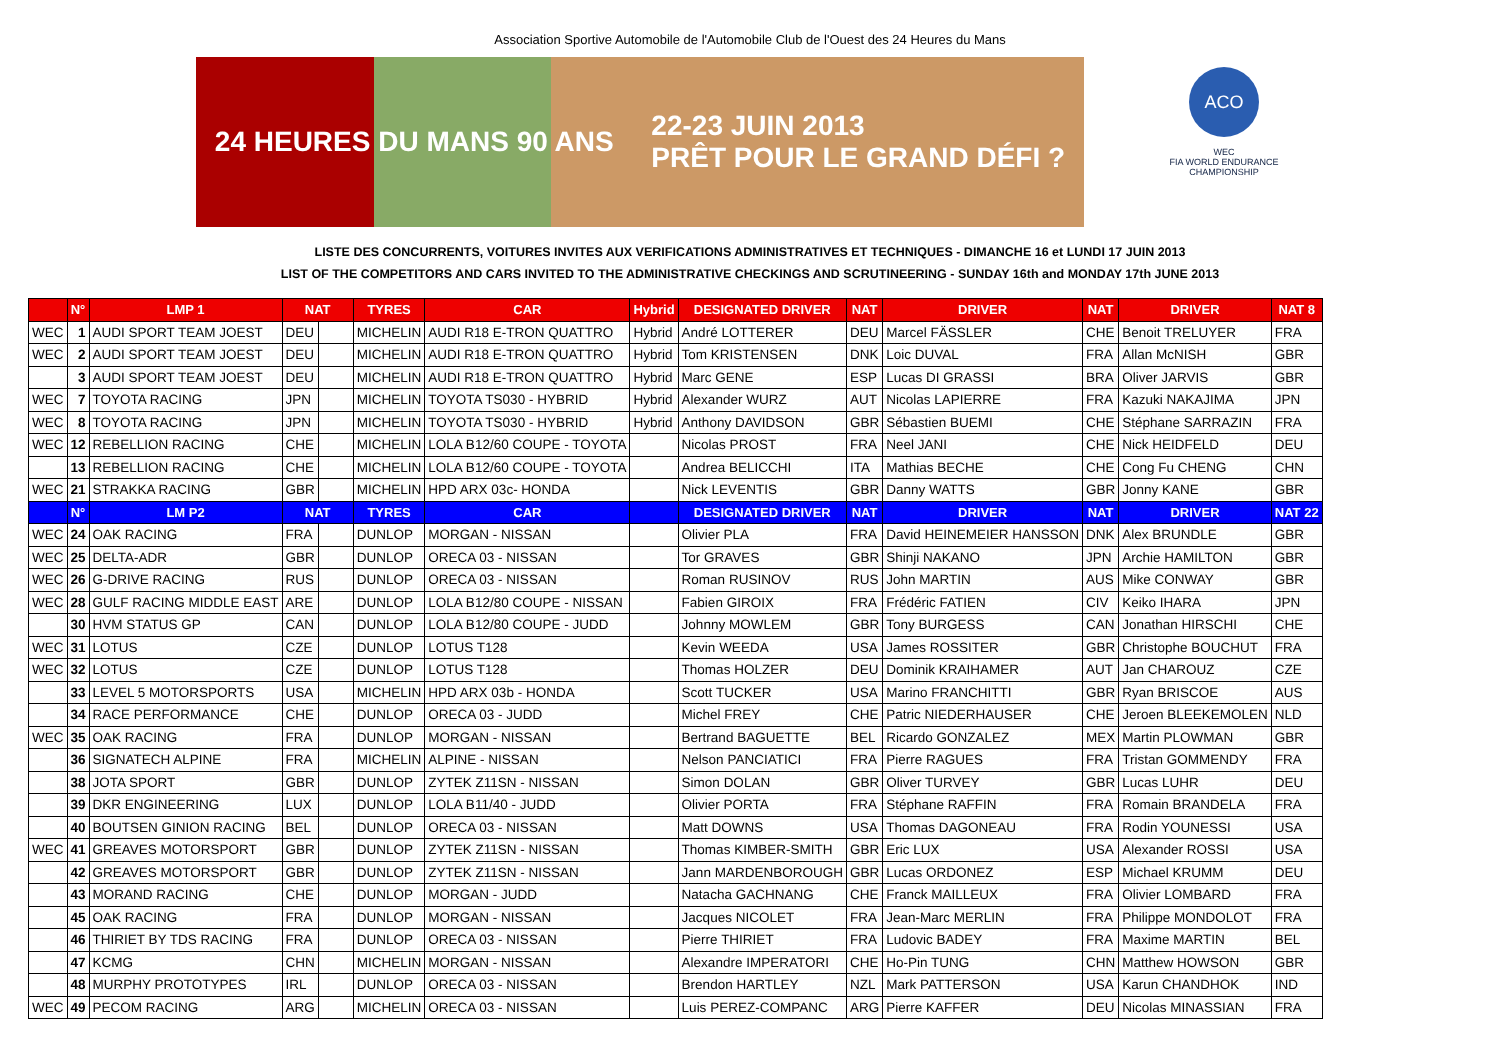Association Sportive Automobile de l'Automobile Club de l'Ouest des 24 Heures du Mans
24 HEURES DU MANS 90 ANS 22-23 JUIN 2013
PRÊT POUR LE GRAND DÉFI ?
ACO
WEC
FIA WORLD ENDURANCE CHAMPIONSHIP
LISTE DES CONCURRENTS, VOITURES INVITES AUX VERIFICATIONS ADMINISTRATIVES ET TECHNIQUES - DIMANCHE 16 et LUNDI 17 JUIN 2013
LIST OF THE COMPETITORS AND CARS INVITED TO THE ADMINISTRATIVE CHECKINGS AND SCRUTINEERING - SUNDAY 16th and MONDAY 17th JUNE 2013
| | N° | LMP 1 | NAT | | TYRES | CAR | Hybrid | DESIGNATED DRIVER | NAT | DRIVER | NAT | DRIVER | NAT 8 |
| --- | --- | --- | --- | --- | --- | --- | --- | --- | --- | --- | --- | --- | --- |
| WEC | 1 | AUDI SPORT TEAM JOEST | DEU | | MICHELIN | AUDI R18 E-TRON QUATTRO | Hybrid | André LOTTERER | DEU | Marcel FÄSSLER | CHE | Benoit TRELUYER | FRA |
| WEC | 2 | AUDI SPORT TEAM JOEST | DEU | | MICHELIN | AUDI R18 E-TRON QUATTRO | Hybrid | Tom KRISTENSEN | DNK | Loic DUVAL | FRA | Allan McNISH | GBR |
| | 3 | AUDI SPORT TEAM JOEST | DEU | | MICHELIN | AUDI R18 E-TRON QUATTRO | Hybrid | Marc GENE | ESP | Lucas DI GRASSI | BRA | Oliver JARVIS | GBR |
| WEC | 7 | TOYOTA RACING | JPN | | MICHELIN | TOYOTA TS030 - HYBRID | Hybrid | Alexander WURZ | AUT | Nicolas LAPIERRE | FRA | Kazuki NAKAJIMA | JPN |
| WEC | 8 | TOYOTA RACING | JPN | | MICHELIN | TOYOTA TS030 - HYBRID | Hybrid | Anthony DAVIDSON | GBR | Sébastien BUEMI | CHE | Stéphane SARRAZIN | FRA |
| WEC | 12 | REBELLION RACING | CHE | | MICHELIN | LOLA B12/60 COUPE - TOYOTA | | Nicolas PROST | FRA | Neel JANI | CHE | Nick HEIDFELD | DEU |
| | 13 | REBELLION RACING | CHE | | MICHELIN | LOLA B12/60 COUPE - TOYOTA | | Andrea BELICCHI | ITA | Mathias BECHE | CHE | Cong Fu CHENG | CHN |
| WEC | 21 | STRAKKA RACING | GBR | | MICHELIN | HPD ARX 03c- HONDA | | Nick LEVENTIS | GBR | Danny WATTS | GBR | Jonny KANE | GBR |
| | N° | LM P2 | NAT | | TYRES | CAR | | DESIGNATED DRIVER | NAT | DRIVER | NAT | DRIVER | NAT 22 |
| WEC | 24 | OAK RACING | FRA | | DUNLOP | MORGAN - NISSAN | | Olivier PLA | FRA | David HEINEMEIER HANSSON | DNK | Alex BRUNDLE | GBR |
| WEC | 25 | DELTA-ADR | GBR | | DUNLOP | ORECA 03 - NISSAN | | Tor GRAVES | GBR | Shinji NAKANO | JPN | Archie HAMILTON | GBR |
| WEC | 26 | G-DRIVE RACING | RUS | | DUNLOP | ORECA 03 - NISSAN | | Roman RUSINOV | RUS | John MARTIN | AUS | Mike CONWAY | GBR |
| WEC | 28 | GULF RACING MIDDLE EAST | ARE | | DUNLOP | LOLA B12/80 COUPE - NISSAN | | Fabien GIROIX | FRA | Frédéric FATIEN | CIV | Keiko IHARA | JPN |
| | 30 | HVM STATUS GP | CAN | | DUNLOP | LOLA B12/80 COUPE - JUDD | | Johnny MOWLEM | GBR | Tony BURGESS | CAN | Jonathan HIRSCHI | CHE |
| WEC | 31 | LOTUS | CZE | | DUNLOP | LOTUS T128 | | Kevin WEEDA | USA | James ROSSITER | GBR | Christophe BOUCHUT | FRA |
| WEC | 32 | LOTUS | CZE | | DUNLOP | LOTUS T128 | | Thomas HOLZER | DEU | Dominik KRAIHAMER | AUT | Jan CHAROUZ | CZE |
| | 33 | LEVEL 5 MOTORSPORTS | USA | | MICHELIN | HPD ARX 03b - HONDA | | Scott TUCKER | USA | Marino FRANCHITTI | GBR | Ryan BRISCOE | AUS |
| | 34 | RACE PERFORMANCE | CHE | | DUNLOP | ORECA 03 - JUDD | | Michel FREY | CHE | Patric NIEDERHAUSER | CHE | Jeroen BLEEKEMOLEN | NLD |
| WEC | 35 | OAK RACING | FRA | | DUNLOP | MORGAN - NISSAN | | Bertrand BAGUETTE | BEL | Ricardo GONZALEZ | MEX | Martin PLOWMAN | GBR |
| | 36 | SIGNATECH ALPINE | FRA | | MICHELIN | ALPINE - NISSAN | | Nelson PANCIATICI | FRA | Pierre RAGUES | FRA | Tristan GOMMENDY | FRA |
| | 38 | JOTA SPORT | GBR | | DUNLOP | ZYTEK Z11SN - NISSAN | | Simon DOLAN | GBR | Oliver TURVEY | GBR | Lucas LUHR | DEU |
| | 39 | DKR ENGINEERING | LUX | | DUNLOP | LOLA B11/40 - JUDD | | Olivier PORTA | FRA | Stéphane RAFFIN | FRA | Romain BRANDELA | FRA |
| | 40 | BOUTSEN GINION RACING | BEL | | DUNLOP | ORECA 03 - NISSAN | | Matt DOWNS | USA | Thomas DAGONEAU | FRA | Rodin YOUNESSI | USA |
| WEC | 41 | GREAVES MOTORSPORT | GBR | | DUNLOP | ZYTEK Z11SN - NISSAN | | Thomas KIMBER-SMITH | GBR | Eric LUX | USA | Alexander ROSSI | USA |
| | 42 | GREAVES MOTORSPORT | GBR | | DUNLOP | ZYTEK Z11SN - NISSAN | | Jann MARDENBOROUGH | GBR | Lucas ORDONEZ | ESP | Michael KRUMM | DEU |
| | 43 | MORAND RACING | CHE | | DUNLOP | MORGAN - JUDD | | Natacha GACHNANG | CHE | Franck MAILLEUX | FRA | Olivier LOMBARD | FRA |
| | 45 | OAK RACING | FRA | | DUNLOP | MORGAN - NISSAN | | Jacques NICOLET | FRA | Jean-Marc MERLIN | FRA | Philippe MONDOLOT | FRA |
| | 46 | THIRIET BY TDS RACING | FRA | | DUNLOP | ORECA 03 - NISSAN | | Pierre THIRIET | FRA | Ludovic BADEY | FRA | Maxime MARTIN | BEL |
| | 47 | KCMG | CHN | | MICHELIN | MORGAN - NISSAN | | Alexandre IMPERATORI | CHE | Ho-Pin TUNG | CHN | Matthew HOWSON | GBR |
| | 48 | MURPHY PROTOTYPES | IRL | | DUNLOP | ORECA 03 - NISSAN | | Brendon HARTLEY | NZL | Mark PATTERSON | USA | Karun CHANDHOK | IND |
| WEC | 49 | PECOM RACING | ARG | | MICHELIN | ORECA 03 - NISSAN | | Luis PEREZ-COMPANC | ARG | Pierre KAFFER | DEU | Nicolas MINASSIAN | FRA |